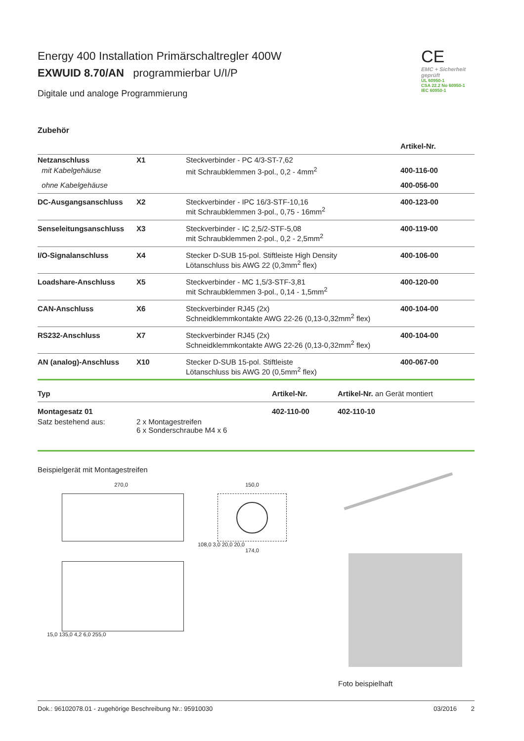Energy 400 Installation Primärschaltregler 400W
EXWUID 8.70/AN programmierbar U/I/P
Digitale und analoge Programmierung
CE
EMC + Sicherheit geprüft
UL 60950-1
CSA 22.2 No 60950-1
IEC 60950-1
Zubehör
| | | | Artikel-Nr. |
| Netzanschluss | X1 | Steckverbinder - PC 4/3-ST-7,62 | |
| mit Kabelgehäuse | | mit Schraubklemmen 3-pol., 0,2 - 4mm<sup>2</sup> | 400-116-00 |
| ohne Kabelgehäuse | | | 400-056-00 |
| DC-Ausgangsanschluss | X2 | Steckverbinder - IPC 16/3-STF-10,16 mit Schraubklemmen 3-pol., 0,75 - 16mm<sup>2</sup> | 400-123-00 |
| Senseleitungsanschluss | X3 | Steckverbinder - IC 2,5/2-STF-5,08 mit Schraubklemmen 2-pol., 0,2 - 2,5mm<sup>2</sup> | 400-119-00 |
| I/O-Signalanschluss | X4 | Stecker D-SUB 15-pol. Stiftleiste High Density Lötanschluss bis AWG 22 (0,3mm<sup>2</sup> flex) | 400-106-00 |
| Loadshare-Anschluss | X5 | Steckverbinder - MC 1,5/3-STF-3,81 mit Schraubklemmen 3-pol., 0,14 - 1,5mm<sup>2</sup> | 400-120-00 |
| CAN-Anschluss | X6 | Steckverbinder RJ45 (2x) Schneidklemmkontakte AWG 22-26 (0,13-0,32mm<sup>2</sup> flex) | 400-104-00 |
| RS232-Anschluss | X7 | Steckverbinder RJ45 (2x) Schneidklemmkontakte AWG 22-26 (0,13-0,32mm<sup>2</sup> flex) | 400-104-00 |
| AN (analog)-Anschluss | X10 | Stecker D-SUB 15-pol. Stiftleiste Lötanschluss bis AWG 20 (0,5mm<sup>2</sup> flex) | 400-067-00 |
| Typ | | Artikel-Nr. | Artikel-Nr. an Gerät montiert |
| Montagesatz 01 | | 402-110-00 | 402-110-10 |
| Satz bestehend aus: | 2 x Montagestreifen 6 x Sonderschraube M4 x 6 | | |
Beispielgerät mit Montagestreifen
270,0
15,0 135,0 4,2 6,0 255,0
150,0
108,0 3,0 20,0 20,0
174,0
Foto beispielhaft
Dok.: 96102078.01 - zugehörige Beschreibung Nr.: 95910030 03/2016 2